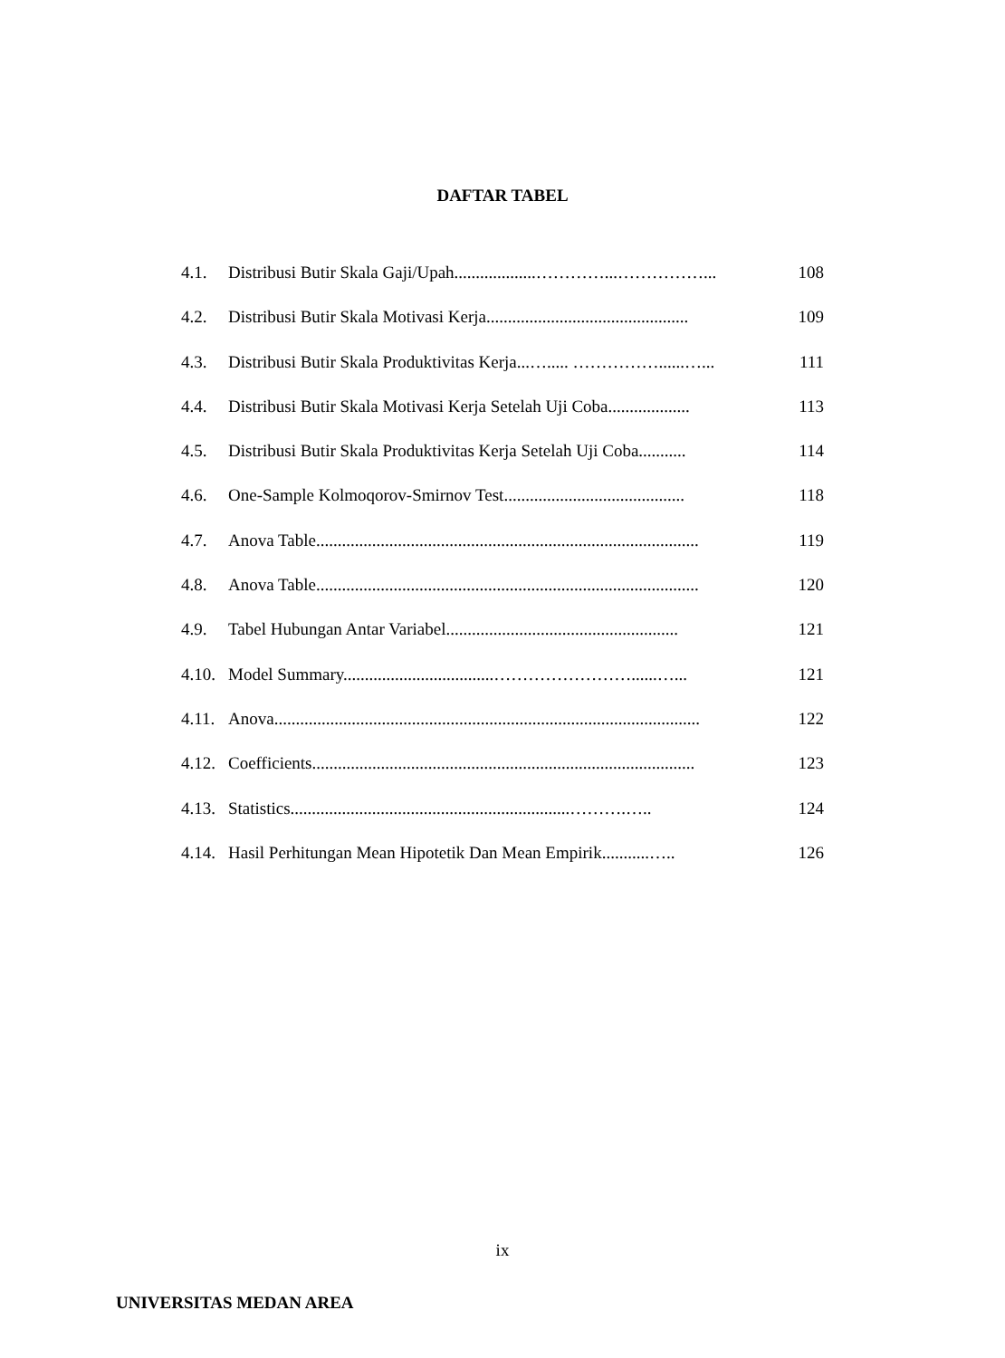DAFTAR TABEL
4.1. Distribusi Butir Skala Gaji/Upah...................…………...……………... 108
4.2. Distribusi Butir Skala Motivasi Kerja............................................... 109
4.3. Distribusi Butir Skala Produktivitas Kerja...…..... ……………......…... 111
4.4. Distribusi Butir Skala Motivasi Kerja Setelah Uji Coba................... 113
4.5. Distribusi Butir Skala Produktivitas Kerja Setelah Uji Coba........... 114
4.6. One-Sample Kolmoqorov-Smirnov Test.......................................... 118
4.7. Anova Table......................................................................................... 119
4.8. Anova Table......................................................................................... 120
4.9. Tabel Hubungan Antar Variabel...................................................... 121
4.10. Model Summary...................................……………………......…... 121
4.11. Anova................................................................................................... 122
4.12. Coefficients......................................................................................... 123
4.13. Statistics.................................................................……….….. 124
4.14. Hasil Perhitungan Mean Hipotetik Dan Mean Empirik...........….. 126
ix
UNIVERSITAS MEDAN AREA